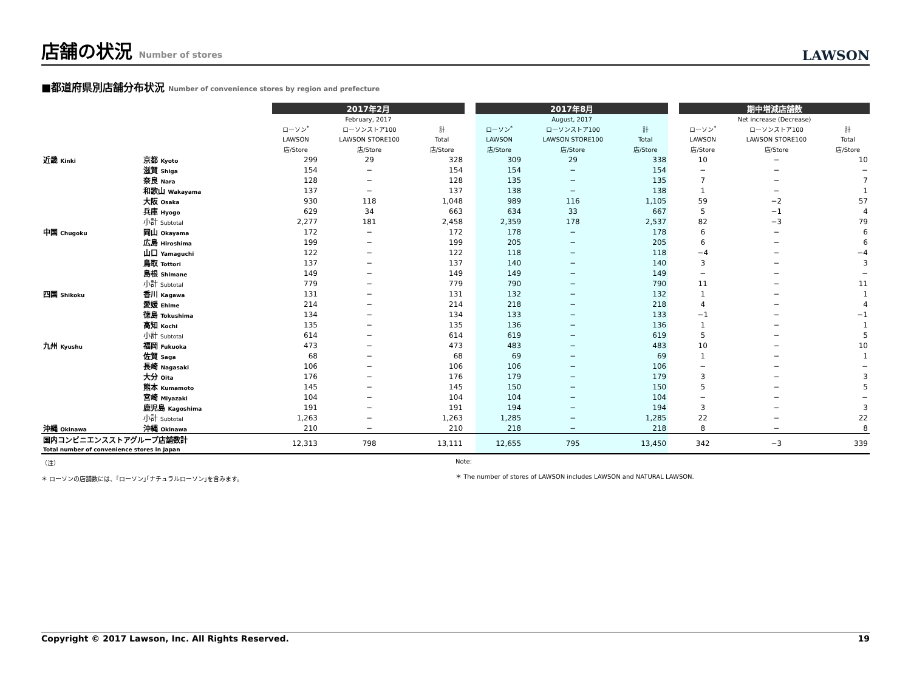店舗の状況 Number of stores
LAWSON
■都道府県別店舗分布状況 Number of convenience stores by region and prefecture
| | | 2017年2月 | | | | 2017年8月 | | | | 期中増減店舗数 | | |
| --- | --- | --- | --- | --- | --- | --- | --- | --- | --- | --- | --- | --- |
| | | February, 2017 | | | | August, 2017 | | | | Net increase (Decrease) | | |
| | | ローソン<sup>*</sup> | ローソンストア100 | 計 | | ローソン<sup>*</sup> | ローソンストア100 | 計 | | ローソン<sup>*</sup> | ローソンストア100 | 計 |
| | | LAWSON | LAWSON STORE100 | Total | | LAWSON | LAWSON STORE100 | Total | | LAWSON | LAWSON STORE100 | Total |
| | | 店/Store | 店/Store | 店/Store | | 店/Store | 店/Store | 店/Store | | 店/Store | 店/Store | 店/Store |
| 近畿 Kinki | 京都 Kyoto | 299 | 29 | 328 | | 309 | 29 | 338 | | 10 | − | 10 |
| | 滋賀 Shiga | 154 | − | 154 | | 154 | − | 154 | | − | − | − |
| | 奈良 Nara | 128 | − | 128 | | 135 | − | 135 | | 7 | − | 7 |
| | 和歌山 Wakayama | 137 | − | 137 | | 138 | − | 138 | | 1 | − | 1 |
| | 大阪 Osaka | 930 | 118 | 1,048 | | 989 | 116 | 1,105 | | 59 | −2 | 57 |
| | 兵庫 Hyogo | 629 | 34 | 663 | | 634 | 33 | 667 | | 5 | −1 | 4 |
| | 小計 Subtotal | 2,277 | 181 | 2,458 | | 2,359 | 178 | 2,537 | | 82 | −3 | 79 |
| 中国 Chugoku | 岡山 Okayama | 172 | − | 172 | | 178 | − | 178 | | 6 | − | 6 |
| | 広島 Hiroshima | 199 | − | 199 | | 205 | − | 205 | | 6 | − | 6 |
| | 山口 Yamaguchi | 122 | − | 122 | | 118 | − | 118 | | −4 | − | −4 |
| | 鳥取 Tottori | 137 | − | 137 | | 140 | − | 140 | | 3 | − | 3 |
| | 島根 Shimane | 149 | − | 149 | | 149 | − | 149 | | − | − | − |
| | 小計 Subtotal | 779 | − | 779 | | 790 | − | 790 | | 11 | − | 11 |
| 四国 Shikoku | 香川 Kagawa | 131 | − | 131 | | 132 | − | 132 | | 1 | − | 1 |
| | 愛媛 Ehime | 214 | − | 214 | | 218 | − | 218 | | 4 | − | 4 |
| | 徳島 Tokushima | 134 | − | 134 | | 133 | − | 133 | | −1 | − | −1 |
| | 高知 Kochi | 135 | − | 135 | | 136 | − | 136 | | 1 | − | 1 |
| | 小計 Subtotal | 614 | − | 614 | | 619 | − | 619 | | 5 | − | 5 |
| 九州 Kyushu | 福岡 Fukuoka | 473 | − | 473 | | 483 | − | 483 | | 10 | − | 10 |
| | 佐賀 Saga | 68 | − | 68 | | 69 | − | 69 | | 1 | − | 1 |
| | 長崎 Nagasaki | 106 | − | 106 | | 106 | − | 106 | | − | − | − |
| | 大分 Oita | 176 | − | 176 | | 179 | − | 179 | | 3 | − | 3 |
| | 熊本 Kumamoto | 145 | − | 145 | | 150 | − | 150 | | 5 | − | 5 |
| | 宮崎 Miyazaki | 104 | − | 104 | | 104 | − | 104 | | − | − | − |
| | 鹿児島 Kagoshima | 191 | − | 191 | | 194 | − | 194 | | 3 | − | 3 |
| | 小計 Subtotal | 1,263 | − | 1,263 | | 1,285 | − | 1,285 | | 22 | − | 22 |
| 沖縄 Okinawa | 沖縄 Okinawa | 210 | − | 210 | | 218 | − | 218 | | 8 | − | 8 |
| 国内コンビニエンスストアグループ店舗数計 Total number of convenience stores in Japan | | 12,313 | 798 | 13,111 | | 12,655 | 795 | 13,450 | | 342 | −3 | 339 |
（注）
＊ ローソンの店舗数には、｢ローソン｣｢ナチュラルローソン｣を含みます。
Note:
＊ The number of stores of LAWSON includes LAWSON and NATURAL LAWSON.
Copyright © 2017 Lawson, Inc. All Rights Reserved. 19